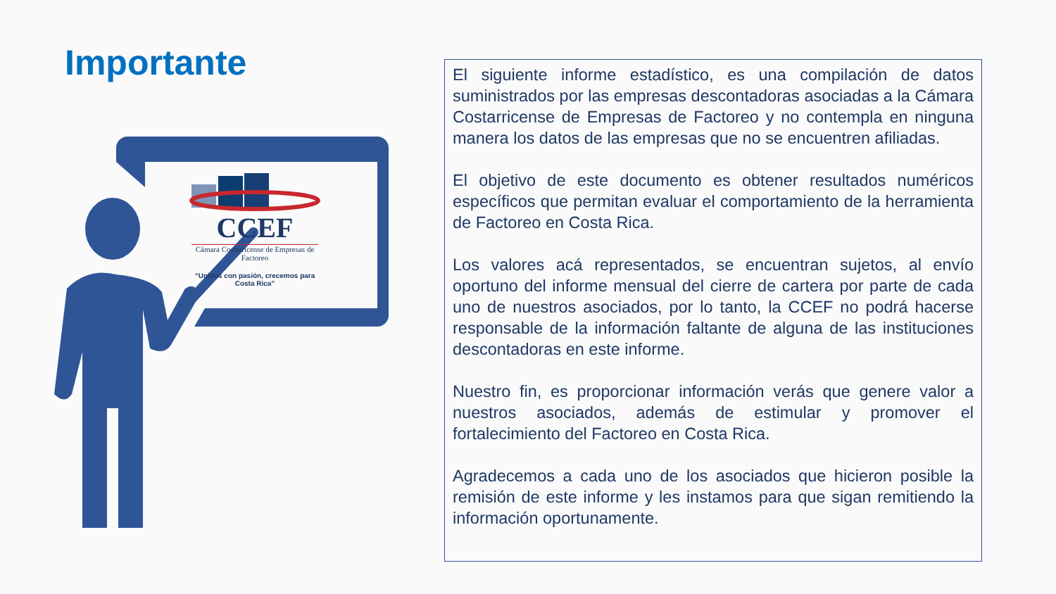Importante
CCEF
Cámara Costarricense de Empresas de Factoreo
“Unidos con pasión, crecemos para Costa Rica”
El siguiente informe estadístico, es una compilación de datos suministrados por las empresas descontadoras asociadas a la Cámara Costarricense de Empresas de Factoreo y no contempla en ninguna manera los datos de las empresas que no se encuentren afiliadas.
El objetivo de este documento es obtener resultados numéricos específicos que permitan evaluar el comportamiento de la herramienta de Factoreo en Costa Rica.
Los valores acá representados, se encuentran sujetos, al envío oportuno del informe mensual del cierre de cartera por parte de cada uno de nuestros asociados, por lo tanto, la CCEF no podrá hacerse responsable de la información faltante de alguna de las instituciones descontadoras en este informe.
Nuestro fin, es proporcionar información verás que genere valor a nuestros asociados, además de estimular y promover el fortalecimiento del Factoreo en Costa Rica.
Agradecemos a cada uno de los asociados que hicieron posible la remisión de este informe y les instamos para que sigan remitiendo la información oportunamente.